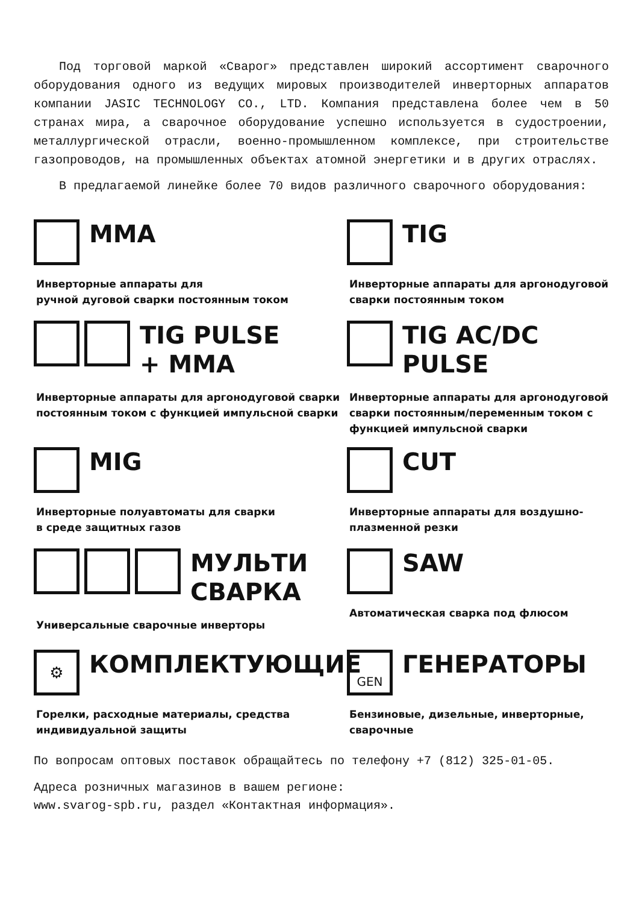Под торговой маркой «Сварог» представлен широкий ассортимент сварочного оборудования одного из ведущих мировых производителей инверторных аппаратов компании JASIC TECHNOLOGY CO., LTD. Компания представлена более чем в 50 странах мира, а сварочное оборудование успешно используется в судостроении, металлургической отрасли, военно-промышленном комплексе, при строительстве газопроводов, на промышленных объектах атомной энергетики и в других отраслях.
В предлагаемой линейке более 70 видов различного сварочного оборудования:
MMA
Инверторные аппараты для
ручной дуговой сварки постоянным током
TIG
Инверторные аппараты для аргонодуговой сварки постоянным током
TIG PULSE
+ MMA
Инверторные аппараты для аргонодуговой сварки постоянным током с функцией импульсной сварки
TIG AC/DC
PULSE
Инверторные аппараты для аргонодуговой сварки постоянным/переменным током с функцией импульсной сварки
MIG
Инверторные полуавтоматы для сварки
в среде защитных газов
CUT
Инверторные аппараты для воздушно-плазменной резки
МУЛЬТИ
СВАРКА
Универсальные сварочные инверторы
SAW
Автоматическая сварка под флюсом
⚙
КОМПЛЕКТУЮЩИЕ
Горелки, расходные материалы, средства индивидуальной защиты
GEN
ГЕНЕРАТОРЫ
Бензиновые, дизельные, инверторные, сварочные
По вопросам оптовых поставок обращайтесь по телефону +7 (812) 325-01-05.
Адреса розничных магазинов в вашем регионе:
www.svarog-spb.ru, раздел «Контактная информация».